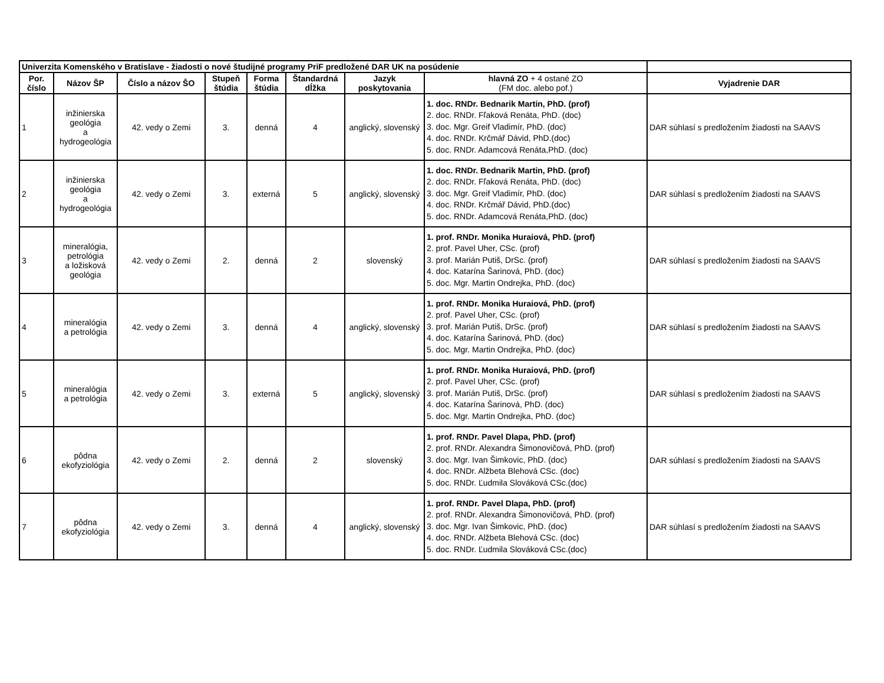| Univerzita Komenského v Bratislave - žiadosti o nové študijné programy PriF predložené DAR UK na posúdenie | | | | | | | | |
| Por. číslo | Názov ŠP | Číslo a názov ŠO | Stupeň štúdia | Forma štúdia | Štandardná dĺžka | Jazyk poskytovania | hlavná ZO + 4 ostané ZO (FM doc. alebo pof.) | Vyjadrenie DAR |
| 1 | inžinierska geológia a hydrogeológia | 42. vedy o Zemi | 3. | denná | 4 | anglický, slovenský | 1. doc. RNDr. Bednarik Martin, PhD. (prof) 2. doc. RNDr. Fľaková Renáta, PhD. (doc) 3. doc. Mgr. Greif Vladimír, PhD. (doc) 4. doc. RNDr. Krčmář Dávid, PhD.(doc) 5. doc. RNDr. Adamcová Renáta,PhD. (doc) | DAR súhlasí s predložením žiadosti na SAAVS |
| 2 | inžinierska geológia a hydrogeológia | 42. vedy o Zemi | 3. | externá | 5 | anglický, slovenský | 1. doc. RNDr. Bednarik Martin, PhD. (prof) 2. doc. RNDr. Fľaková Renáta, PhD. (doc) 3. doc. Mgr. Greif Vladimír, PhD. (doc) 4. doc. RNDr. Krčmář Dávid, PhD.(doc) 5. doc. RNDr. Adamcová Renáta,PhD. (doc) | DAR súhlasí s predložením žiadosti na SAAVS |
| 3 | mineralógia, petrológia a ložisková geológia | 42. vedy o Zemi | 2. | denná | 2 | slovenský | 1. prof. RNDr. Monika Huraiová, PhD. (prof) 2. prof. Pavel Uher, CSc. (prof) 3. prof. Marián Putiš, DrSc. (prof) 4. doc. Katarína Šarinová, PhD. (doc) 5. doc. Mgr. Martin Ondrejka, PhD. (doc) | DAR súhlasí s predložením žiadosti na SAAVS |
| 4 | mineralógia a petrológia | 42. vedy o Zemi | 3. | denná | 4 | anglický, slovenský | 1. prof. RNDr. Monika Huraiová, PhD. (prof) 2. prof. Pavel Uher, CSc. (prof) 3. prof. Marián Putiš, DrSc. (prof) 4. doc. Katarína Šarinová, PhD. (doc) 5. doc. Mgr. Martin Ondrejka, PhD. (doc) | DAR súhlasí s predložením žiadosti na SAAVS |
| 5 | mineralógia a petrológia | 42. vedy o Zemi | 3. | externá | 5 | anglický, slovenský | 1. prof. RNDr. Monika Huraiová, PhD. (prof) 2. prof. Pavel Uher, CSc. (prof) 3. prof. Marián Putiš, DrSc. (prof) 4. doc. Katarína Šarinová, PhD. (doc) 5. doc. Mgr. Martin Ondrejka, PhD. (doc) | DAR súhlasí s predložením žiadosti na SAAVS |
| 6 | pôdna ekofyziológia | 42. vedy o Zemi | 2. | denná | 2 | slovenský | 1. prof. RNDr. Pavel Dlapa, PhD. (prof) 2. prof. RNDr. Alexandra Šimonovičová, PhD. (prof) 3. doc. Mgr. Ivan Šimkovic, PhD. (doc) 4. doc. RNDr. Alžbeta Blehová CSc. (doc) 5. doc. RNDr. Ľudmila Slováková CSc.(doc) | DAR súhlasí s predložením žiadosti na SAAVS |
| 7 | pôdna ekofyziológia | 42. vedy o Zemi | 3. | denná | 4 | anglický, slovenský | 1. prof. RNDr. Pavel Dlapa, PhD. (prof) 2. prof. RNDr. Alexandra Šimonovičová, PhD. (prof) 3. doc. Mgr. Ivan Šimkovic, PhD. (doc) 4. doc. RNDr. Alžbeta Blehová CSc. (doc) 5. doc. RNDr. Ľudmila Slováková CSc.(doc) | DAR súhlasí s predložením žiadosti na SAAVS |